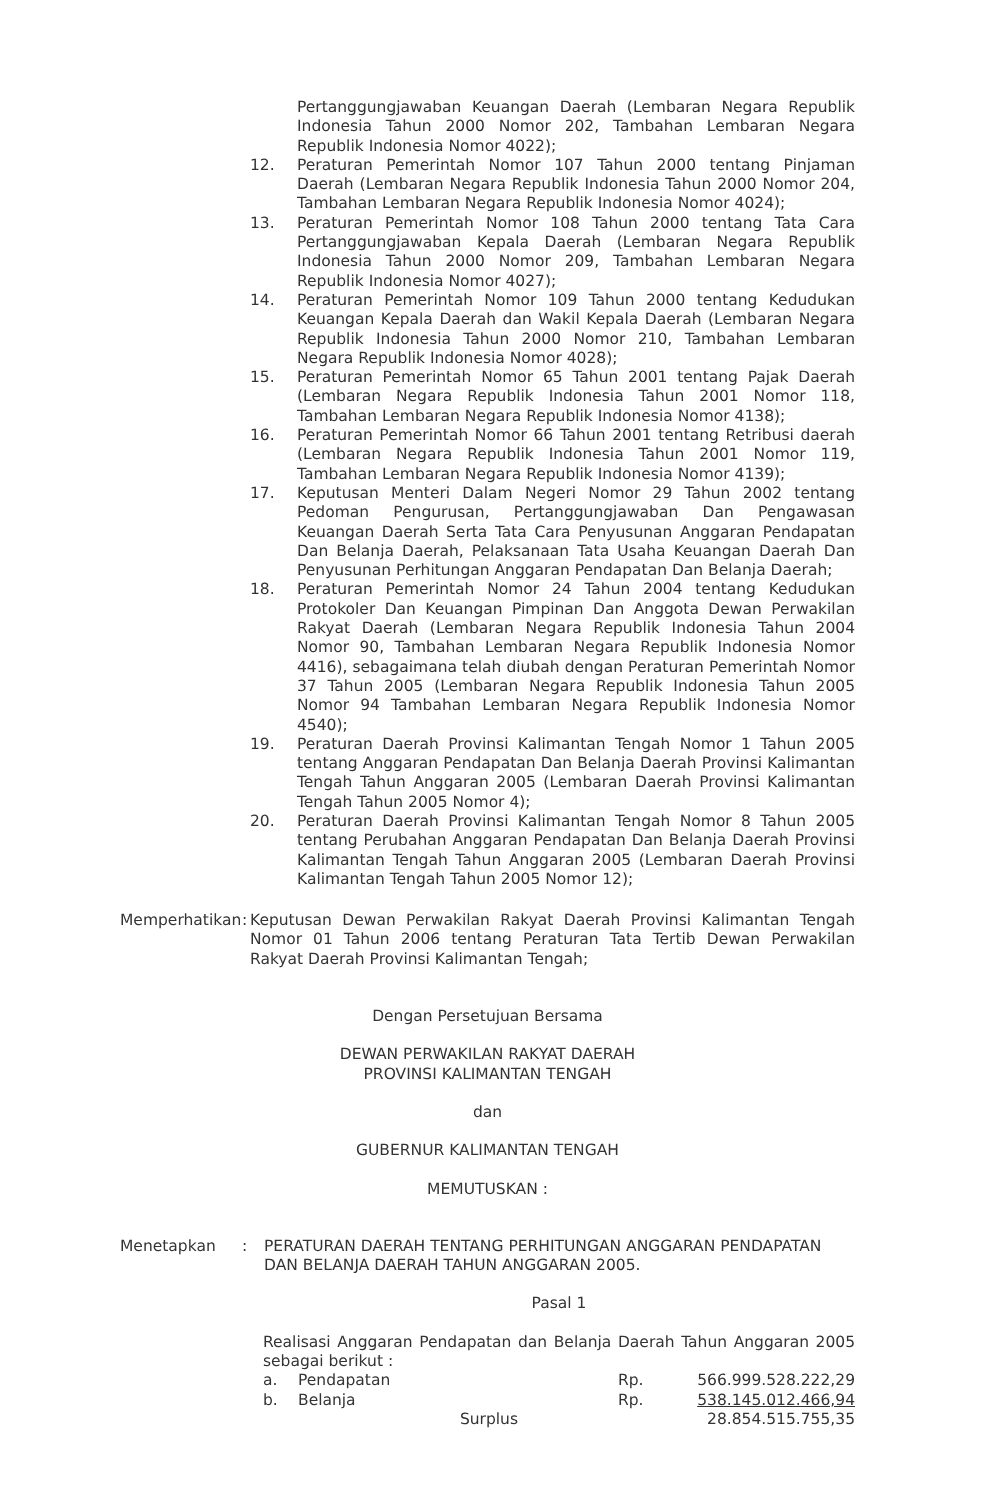Pertanggungjawaban Keuangan Daerah (Lembaran Negara Republik Indonesia Tahun 2000 Nomor 202, Tambahan Lembaran Negara Republik Indonesia Nomor 4022);
12. Peraturan Pemerintah Nomor 107 Tahun 2000 tentang Pinjaman Daerah (Lembaran Negara Republik Indonesia Tahun 2000 Nomor 204, Tambahan Lembaran Negara Republik Indonesia Nomor 4024);
13. Peraturan Pemerintah Nomor 108 Tahun 2000 tentang Tata Cara Pertanggungjawaban Kepala Daerah (Lembaran Negara Republik Indonesia Tahun 2000 Nomor 209, Tambahan Lembaran Negara Republik Indonesia Nomor 4027);
14. Peraturan Pemerintah Nomor 109 Tahun 2000 tentang Kedudukan Keuangan Kepala Daerah dan Wakil Kepala Daerah (Lembaran Negara Republik Indonesia Tahun 2000 Nomor 210, Tambahan Lembaran Negara Republik Indonesia Nomor 4028);
15. Peraturan Pemerintah Nomor 65 Tahun 2001 tentang Pajak Daerah (Lembaran Negara Republik Indonesia Tahun 2001 Nomor 118, Tambahan Lembaran Negara Republik Indonesia Nomor 4138);
16. Peraturan Pemerintah Nomor 66 Tahun 2001 tentang Retribusi daerah (Lembaran Negara Republik Indonesia Tahun 2001 Nomor 119, Tambahan Lembaran Negara Republik Indonesia Nomor 4139);
17. Keputusan Menteri Dalam Negeri Nomor 29 Tahun 2002 tentang Pedoman Pengurusan, Pertanggungjawaban Dan Pengawasan Keuangan Daerah Serta Tata Cara Penyusunan Anggaran Pendapatan Dan Belanja Daerah, Pelaksanaan Tata Usaha Keuangan Daerah Dan Penyusunan Perhitungan Anggaran Pendapatan Dan Belanja Daerah;
18. Peraturan Pemerintah Nomor 24 Tahun 2004 tentang Kedudukan Protokoler Dan Keuangan Pimpinan Dan Anggota Dewan Perwakilan Rakyat Daerah (Lembaran Negara Republik Indonesia Tahun 2004 Nomor 90, Tambahan Lembaran Negara Republik Indonesia Nomor 4416), sebagaimana telah diubah dengan Peraturan Pemerintah Nomor 37 Tahun 2005 (Lembaran Negara Republik Indonesia Tahun 2005 Nomor 94 Tambahan Lembaran Negara Republik Indonesia Nomor 4540);
19. Peraturan Daerah Provinsi Kalimantan Tengah Nomor 1 Tahun 2005 tentang Anggaran Pendapatan Dan Belanja Daerah Provinsi Kalimantan Tengah Tahun Anggaran 2005 (Lembaran Daerah Provinsi Kalimantan Tengah Tahun 2005 Nomor 4);
20. Peraturan Daerah Provinsi Kalimantan Tengah Nomor 8 Tahun 2005 tentang Perubahan Anggaran Pendapatan Dan Belanja Daerah Provinsi Kalimantan Tengah Tahun Anggaran 2005 (Lembaran Daerah Provinsi Kalimantan Tengah Tahun 2005 Nomor 12);
Memperhatikan :
Keputusan Dewan Perwakilan Rakyat Daerah Provinsi Kalimantan Tengah Nomor 01 Tahun 2006 tentang Peraturan Tata Tertib Dewan Perwakilan Rakyat Daerah Provinsi Kalimantan Tengah;
Dengan Persetujuan Bersama
DEWAN PERWAKILAN RAKYAT DAERAH
PROVINSI KALIMANTAN TENGAH
dan
GUBERNUR KALIMANTAN TENGAH
MEMUTUSKAN :
Menetapkan : PERATURAN DAERAH TENTANG PERHITUNGAN ANGGARAN PENDAPATAN DAN BELANJA DAERAH TAHUN ANGGARAN 2005.
Pasal 1
Realisasi Anggaran Pendapatan dan Belanja Daerah Tahun Anggaran 2005 sebagai berikut :
| a. | Pendapatan | Rp. | 566.999.528.222,29 |
| b. | Belanja | Rp. | 538.145.012.466,94 |
| | Surplus | | 28.854.515.755,35 |